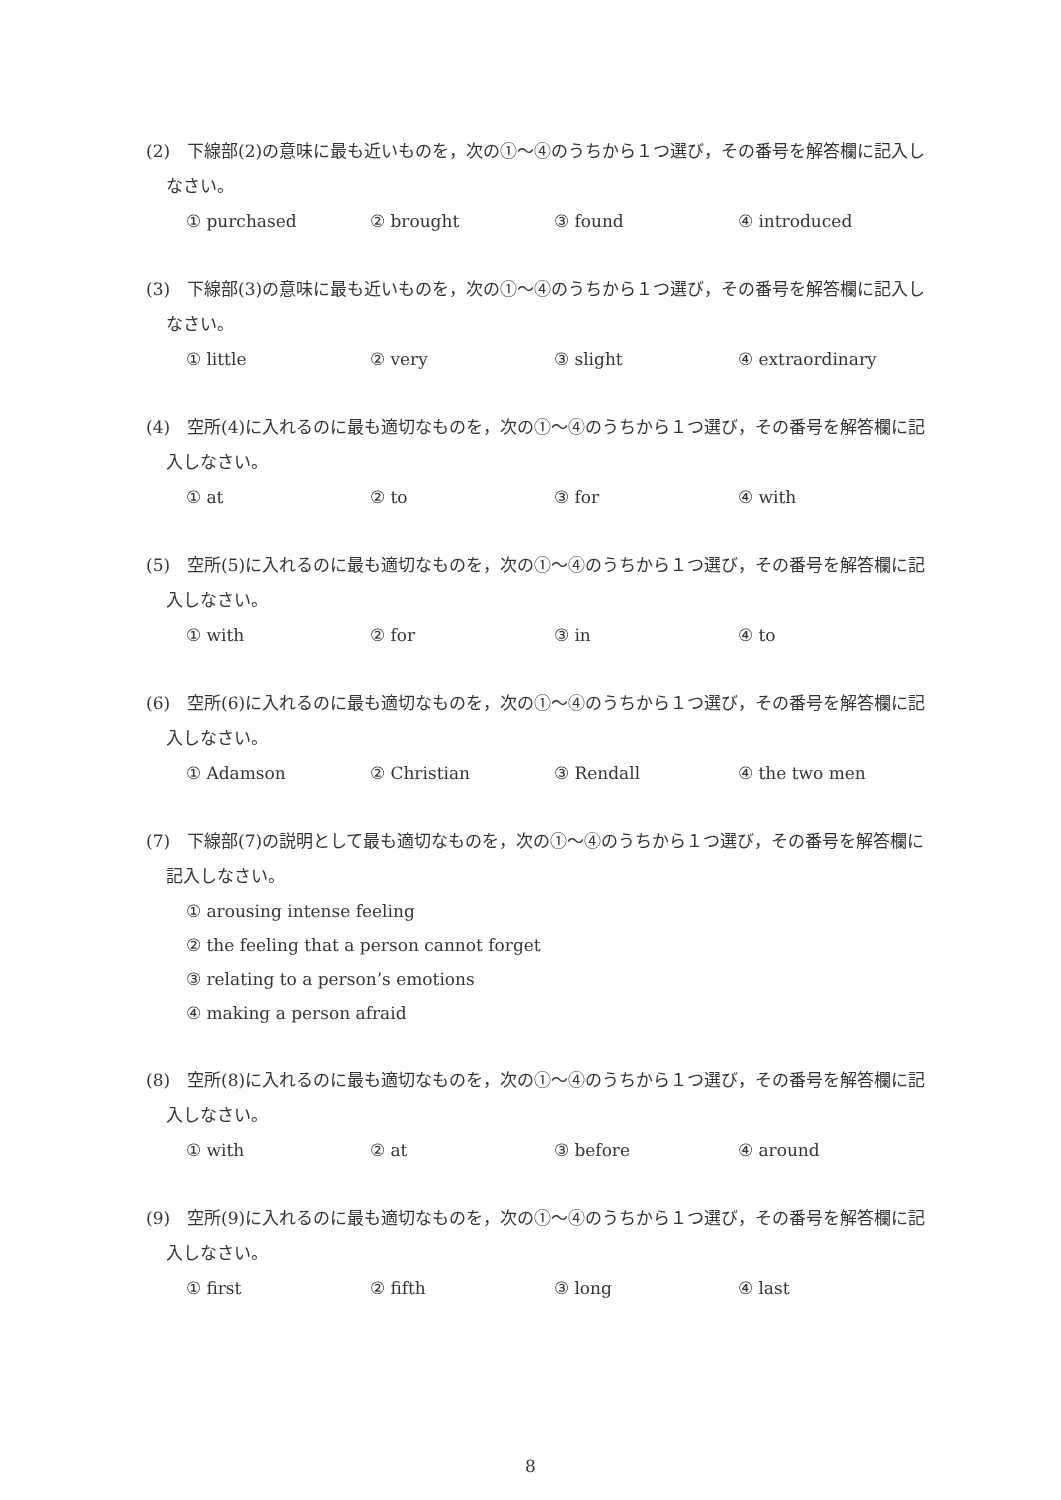(2)　下線部(2)の意味に最も近いものを，次の①～④のうちから１つ選び，その番号を解答欄に記入しなさい。
① purchased ② brought ③ found ④ introduced
(3)　下線部(3)の意味に最も近いものを，次の①～④のうちから１つ選び，その番号を解答欄に記入しなさい。
① little ② very ③ slight ④ extraordinary
(4)　空所(4)に入れるのに最も適切なものを，次の①～④のうちから１つ選び，その番号を解答欄に記入しなさい。
① at ② to ③ for ④ with
(5)　空所(5)に入れるのに最も適切なものを，次の①～④のうちから１つ選び，その番号を解答欄に記入しなさい。
① with ② for ③ in ④ to
(6)　空所(6)に入れるのに最も適切なものを，次の①～④のうちから１つ選び，その番号を解答欄に記入しなさい。
① Adamson ② Christian ③ Rendall ④ the two men
(7)　下線部(7)の説明として最も適切なものを，次の①～④のうちから１つ選び，その番号を解答欄に記入しなさい。
① arousing intense feeling
② the feeling that a person cannot forget
③ relating to a person’s emotions
④ making a person afraid
(8)　空所(8)に入れるのに最も適切なものを，次の①～④のうちから１つ選び，その番号を解答欄に記入しなさい。
① with ② at ③ before ④ around
(9)　空所(9)に入れるのに最も適切なものを，次の①～④のうちから１つ選び，その番号を解答欄に記入しなさい。
① first ② fifth ③ long ④ last
8